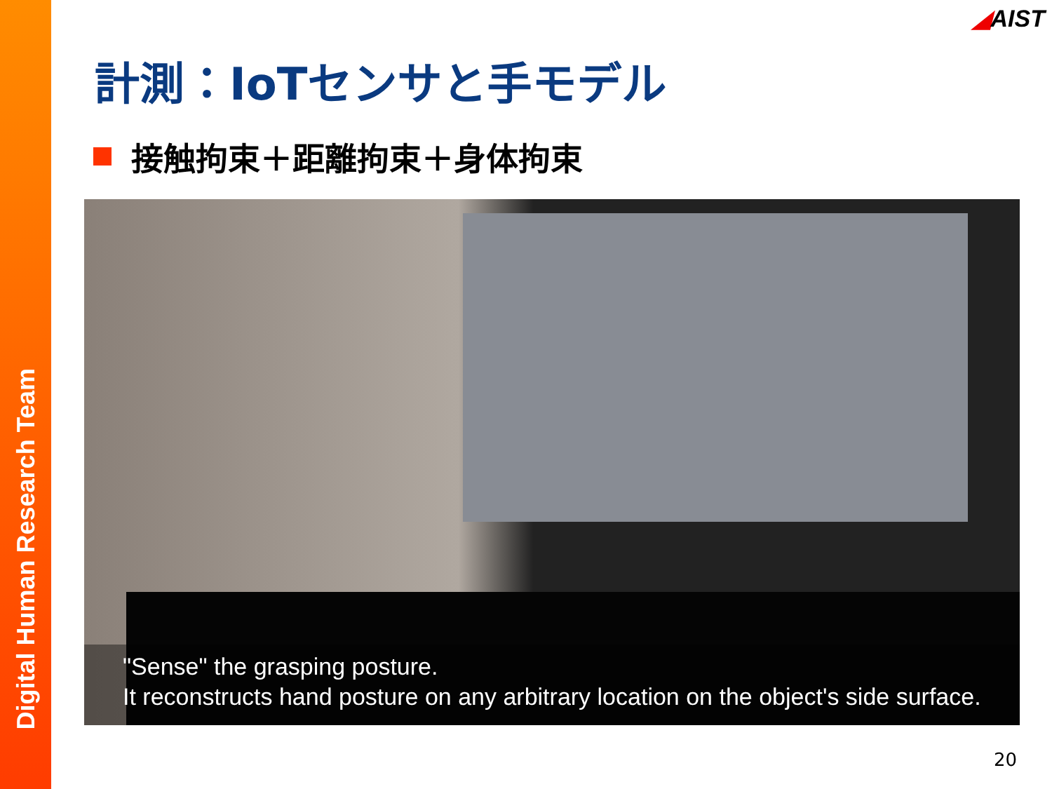Digital Human Research Team
◢AIST
計測：IoTセンサと手モデル
接触拘束＋距離拘束＋身体拘束
"Sense" the grasping posture.
It reconstructs hand posture on any arbitrary location on the object's side surface.
20